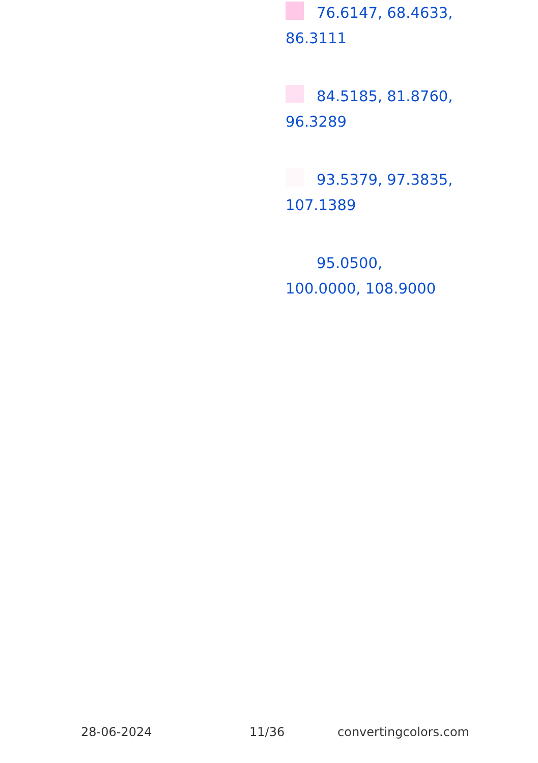76.6147, 68.4633, 86.3111
84.5185, 81.8760, 96.3289
93.5379, 97.3835, 107.1389
95.0500, 100.0000, 108.9000
28-06-2024 11/36 convertingcolors.com